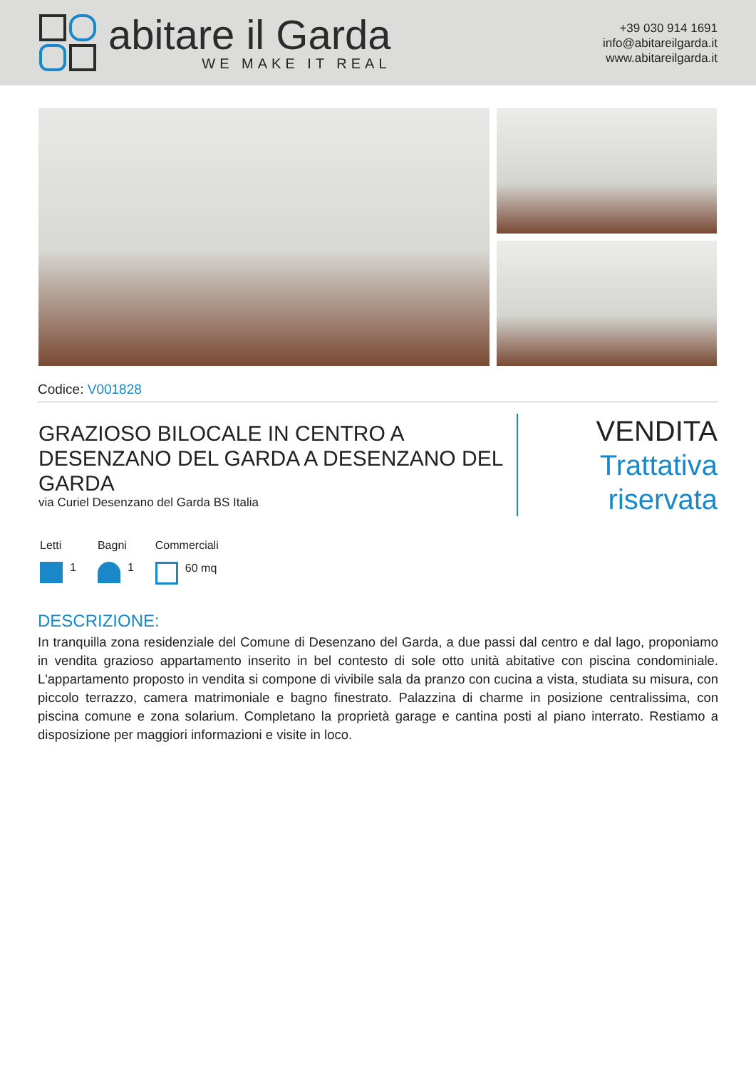abitare il Garda
WE MAKE IT REAL
+39 030 914 1691
info@abitareilgarda.it
www.abitareilgarda.it
Codice: V001828
GRAZIOSO BILOCALE IN CENTRO A DESENZANO DEL GARDA A DESENZANO DEL GARDA
via Curiel Desenzano del Garda BS Italia
VENDITA
Trattativa riservata
Letti
1
Bagni
1
Commerciali
60 mq
DESCRIZIONE:
In tranquilla zona residenziale del Comune di Desenzano del Garda, a due passi dal centro e dal lago, proponiamo in vendita grazioso appartamento inserito in bel contesto di sole otto unità abitative con piscina condominiale. L'appartamento proposto in vendita si compone di vivibile sala da pranzo con cucina a vista, studiata su misura, con piccolo terrazzo, camera matrimoniale e bagno finestrato. Palazzina di charme in posizione centralissima, con piscina comune e zona solarium. Completano la proprietà garage e cantina posti al piano interrato. Restiamo a disposizione per maggiori informazioni e visite in loco.